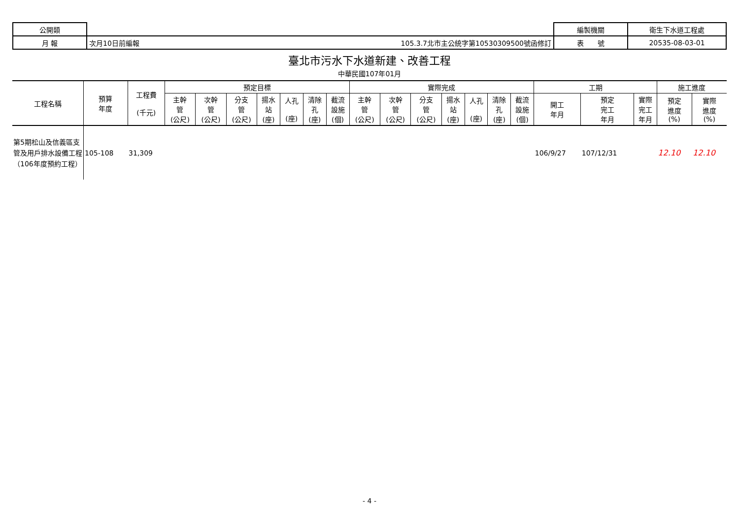| 公開類 | | | 編製機關 | 衛生下水道工程處 |
| 月 報 | 次月10日前編報 | 105.3.7北市主公統字第10530309500號函修訂 | 表 號 | 20535-08-03-01 |
臺北市污水下水道新建、改善工程
中華民國107年01月
| 工程名稱 | 預算 年度 | 工程費 (千元) | 預定目標 | | | | | | | 實際完成 | | | | | | | 工期 | | | 施工進度 | |
| --- | --- | --- | --- | --- | --- | --- | --- | --- | --- | --- | --- | --- | --- | --- | --- | --- | --- | --- | --- | --- | --- |
| | | | 主幹 管 (公尺) | 次幹 管 (公尺) | 分支 管 (公尺) | 揚水 站 (座) | 人孔 (座) | 清除 孔 (座) | 截流 設施 (個) | 主幹 管 (公尺) | 次幹 管 (公尺) | 分支 管 (公尺) | 揚水 站 (座) | 人孔 (座) | 清除 孔 (座) | 截流 設施 (個) | 開工 年月 | 預定 完工 年月 | 實際 完工 年月 | 預定 進度 (%) | 實際 進度 (%) |
| 第5期松山及信義區支管及用戶排水設備工程（106年度預約工程） | 105-108 | 31,309 | | | | | | | | | | | | | | | 106/9/27 | 107/12/31 | | 12.10 | 12.10 |
- 4 -